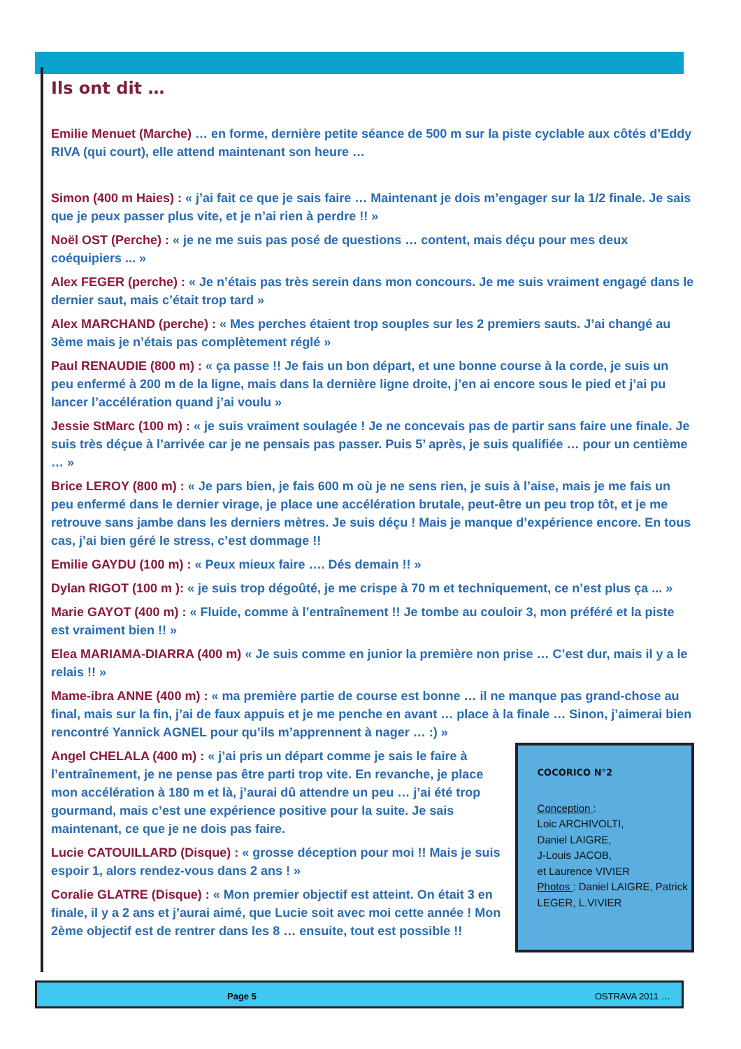Ils ont dit …
Emilie Menuet (Marche) … en forme, dernière petite séance de 500 m sur la piste cyclable aux côtés d’Eddy RIVA (qui court), elle attend maintenant son heure …
Simon (400 m Haies) : « j’ai fait ce que je sais faire … Maintenant je dois m’engager sur la 1/2 finale. Je sais que je peux passer plus vite, et je n’ai rien à perdre !! »
Noël OST (Perche) : « je ne me suis pas posé de questions … content, mais déçu pour mes deux coéquipiers ... »
Alex FEGER (perche) : « Je n’étais pas très serein dans mon concours. Je me suis vraiment engagé dans le dernier saut, mais c’était trop tard »
Alex MARCHAND (perche) : « Mes perches étaient trop souples sur les 2 premiers sauts. J’ai changé au 3ème mais je n’étais pas complètement réglé »
Paul RENAUDIE (800 m) : « ça passe !! Je fais un bon départ, et une bonne course à la corde, je suis un peu enfermé à 200 m de la ligne, mais dans la dernière ligne droite, j’en ai encore sous le pied et j’ai pu lancer l’accélération quand j’ai voulu »
Jessie StMarc (100 m) : « je suis vraiment soulagée ! Je ne concevais pas de partir sans faire une finale. Je suis très déçue à l’arrivée car je ne pensais pas passer. Puis 5’ après, je suis qualifiée … pour un centième … »
Brice LEROY (800 m) : « Je pars bien, je fais 600 m où je ne sens rien, je suis à l’aise, mais je me fais un peu enfermé dans le dernier virage, je place une accélération brutale, peut-être un peu trop tôt, et je me retrouve sans jambe dans les derniers mètres. Je suis déçu ! Mais je manque d’expérience encore. En tous cas, j’ai bien géré le stress, c’est dommage !!
Emilie GAYDU (100 m) : « Peux mieux faire …. Dés demain !! »
Dylan RIGOT (100 m ): « je suis trop dégoûté, je me crispe à 70 m et techniquement, ce n’est plus ça ... »
Marie GAYOT (400 m) : « Fluide, comme à l’entraînement !! Je tombe au couloir 3, mon préféré et la piste est vraiment bien !! »
Elea MARIAMA-DIARRA (400 m) « Je suis comme en junior la première non prise … C’est dur, mais il y a le relais !! »
Mame-ibra ANNE (400 m) : « ma première partie de course est bonne … il ne manque pas grand-chose au final, mais sur la fin, j’ai de faux appuis et je me penche en avant … place à la finale … Sinon, j’aimerai bien rencontré Yannick AGNEL pour qu’ils m’apprennent à nager … :) »
Angel CHELALA (400 m) : « j’ai pris un départ comme je sais le faire à l’entraînement, je ne pense pas être parti trop vite. En revanche, je place mon accélération à 180 m et là, j’aurai dû attendre un peu … j’ai été trop gourmand, mais c’est une expérience positive pour la suite. Je sais maintenant, ce que je ne dois pas faire.
Lucie CATOUILLARD (Disque) : « grosse déception pour moi !! Mais je suis espoir 1, alors rendez-vous dans 2 ans ! »
Coralie GLATRE (Disque) : « Mon premier objectif est atteint. On était 3 en finale, il y a 2 ans et j’aurai aimé, que Lucie soit avec moi cette année ! Mon 2ème objectif est de rentrer dans les 8 … ensuite, tout est possible !!
COCORICO N°2
Conception :
Loic ARCHIVOLTI,
Daniel LAIGRE,
J-Louis JACOB,
et Laurence VIVIER
Photos : Daniel LAIGRE, Patrick LEGER, L.VIVIER
Page 5 OSTRAVA 2011 …